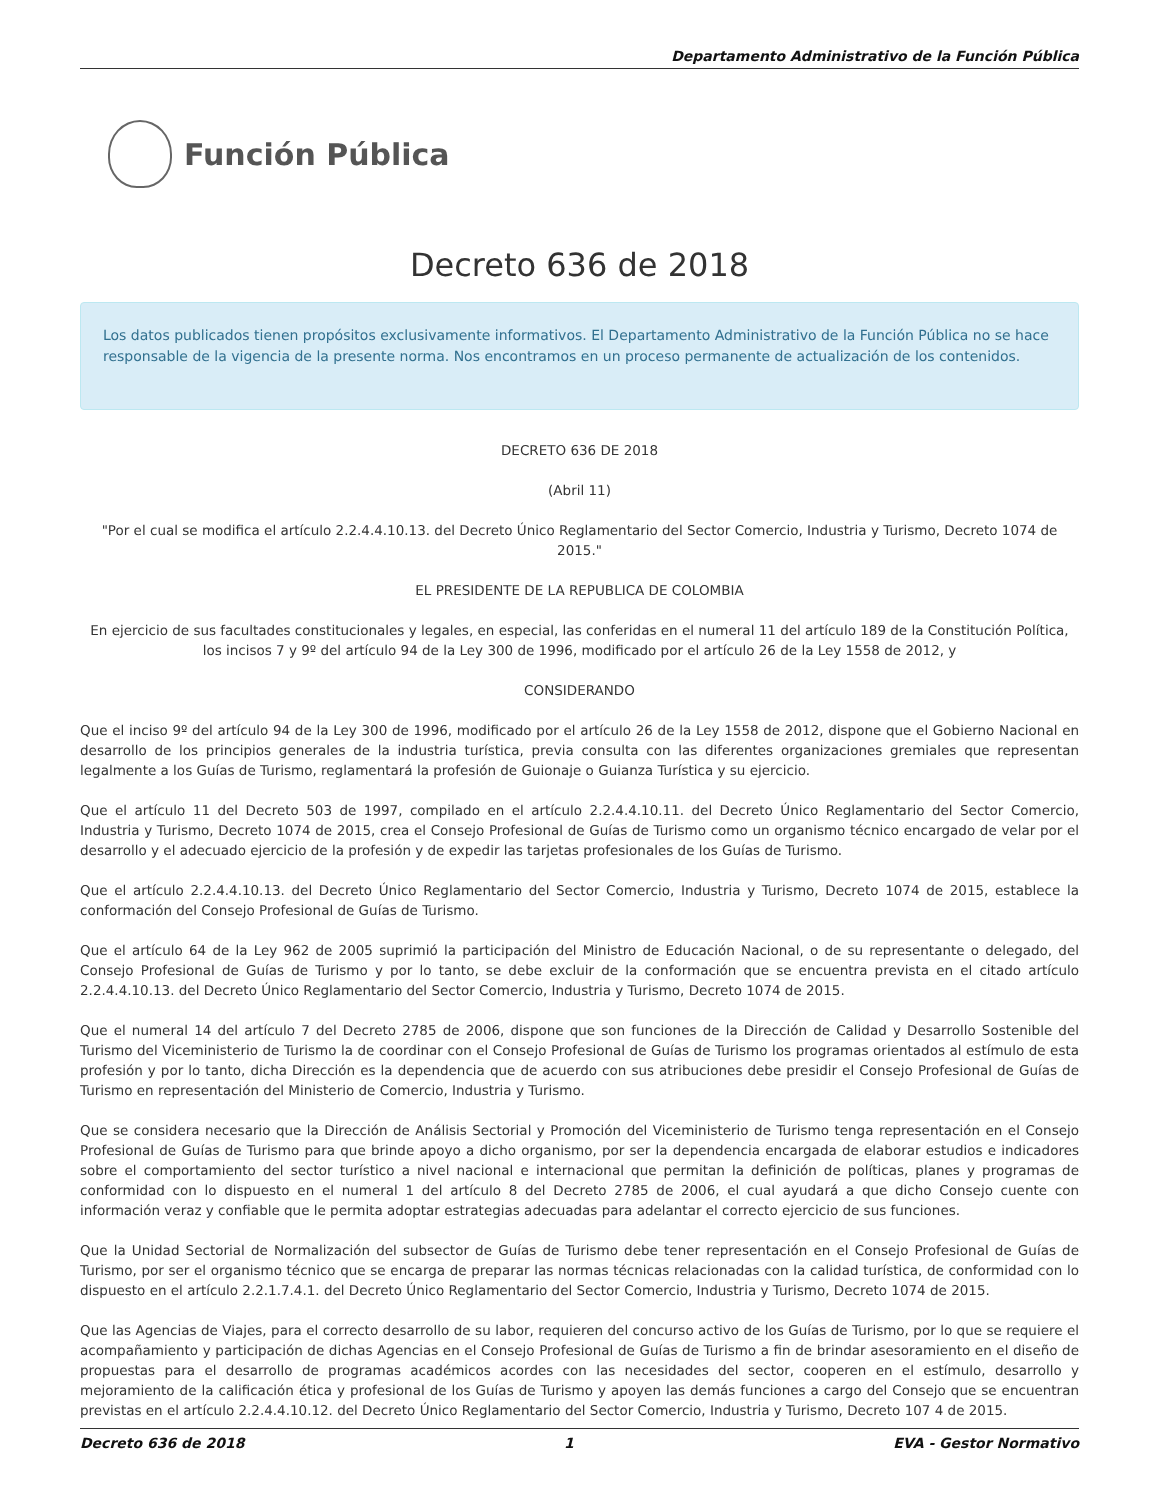Departamento Administrativo de la Función Pública
Función Pública
Decreto 636 de 2018
Los datos publicados tienen propósitos exclusivamente informativos. El Departamento Administrativo de la Función Pública no se hace responsable de la vigencia de la presente norma. Nos encontramos en un proceso permanente de actualización de los contenidos.
DECRETO 636 DE 2018
(Abril 11)
"Por el cual se modifica el artículo 2.2.4.4.10.13. del Decreto Único Reglamentario del Sector Comercio, Industria y Turismo, Decreto 1074 de 2015."
EL PRESIDENTE DE LA REPUBLICA DE COLOMBIA
En ejercicio de sus facultades constitucionales y legales, en especial, las conferidas en el numeral 11 del artículo 189 de la Constitución Política, los incisos 7 y 9º del artículo 94 de la Ley 300 de 1996, modificado por el artículo 26 de la Ley 1558 de 2012, y
CONSIDERANDO
Que el inciso 9º del artículo 94 de la Ley 300 de 1996, modificado por el artículo 26 de la Ley 1558 de 2012, dispone que el Gobierno Nacional en desarrollo de los principios generales de la industria turística, previa consulta con las diferentes organizaciones gremiales que representan legalmente a los Guías de Turismo, reglamentará la profesión de Guionaje o Guianza Turística y su ejercicio.
Que el artículo 11 del Decreto 503 de 1997, compilado en el artículo 2.2.4.4.10.11. del Decreto Único Reglamentario del Sector Comercio, Industria y Turismo, Decreto 1074 de 2015, crea el Consejo Profesional de Guías de Turismo como un organismo técnico encargado de velar por el desarrollo y el adecuado ejercicio de la profesión y de expedir las tarjetas profesionales de los Guías de Turismo.
Que el artículo 2.2.4.4.10.13. del Decreto Único Reglamentario del Sector Comercio, Industria y Turismo, Decreto 1074 de 2015, establece la conformación del Consejo Profesional de Guías de Turismo.
Que el artículo 64 de la Ley 962 de 2005 suprimió la participación del Ministro de Educación Nacional, o de su representante o delegado, del Consejo Profesional de Guías de Turismo y por lo tanto, se debe excluir de la conformación que se encuentra prevista en el citado artículo 2.2.4.4.10.13. del Decreto Único Reglamentario del Sector Comercio, Industria y Turismo, Decreto 1074 de 2015.
Que el numeral 14 del artículo 7 del Decreto 2785 de 2006, dispone que son funciones de la Dirección de Calidad y Desarrollo Sostenible del Turismo del Viceministerio de Turismo la de coordinar con el Consejo Profesional de Guías de Turismo los programas orientados al estímulo de esta profesión y por lo tanto, dicha Dirección es la dependencia que de acuerdo con sus atribuciones debe presidir el Consejo Profesional de Guías de Turismo en representación del Ministerio de Comercio, Industria y Turismo.
Que se considera necesario que la Dirección de Análisis Sectorial y Promoción del Viceministerio de Turismo tenga representación en el Consejo Profesional de Guías de Turismo para que brinde apoyo a dicho organismo, por ser la dependencia encargada de elaborar estudios e indicadores sobre el comportamiento del sector turístico a nivel nacional e internacional que permitan la definición de políticas, planes y programas de conformidad con lo dispuesto en el numeral 1 del artículo 8 del Decreto 2785 de 2006, el cual ayudará a que dicho Consejo cuente con información veraz y confiable que le permita adoptar estrategias adecuadas para adelantar el correcto ejercicio de sus funciones.
Que la Unidad Sectorial de Normalización del subsector de Guías de Turismo debe tener representación en el Consejo Profesional de Guías de Turismo, por ser el organismo técnico que se encarga de preparar las normas técnicas relacionadas con la calidad turística, de conformidad con lo dispuesto en el artículo 2.2.1.7.4.1. del Decreto Único Reglamentario del Sector Comercio, Industria y Turismo, Decreto 1074 de 2015.
Que las Agencias de Viajes, para el correcto desarrollo de su labor, requieren del concurso activo de los Guías de Turismo, por lo que se requiere el acompañamiento y participación de dichas Agencias en el Consejo Profesional de Guías de Turismo a fin de brindar asesoramiento en el diseño de propuestas para el desarrollo de programas académicos acordes con las necesidades del sector, cooperen en el estímulo, desarrollo y mejoramiento de la calificación ética y profesional de los Guías de Turismo y apoyen las demás funciones a cargo del Consejo que se encuentran previstas en el artículo 2.2.4.4.10.12. del Decreto Único Reglamentario del Sector Comercio, Industria y Turismo, Decreto 107 4 de 2015.
Decreto 636 de 2018 1 EVA - Gestor Normativo